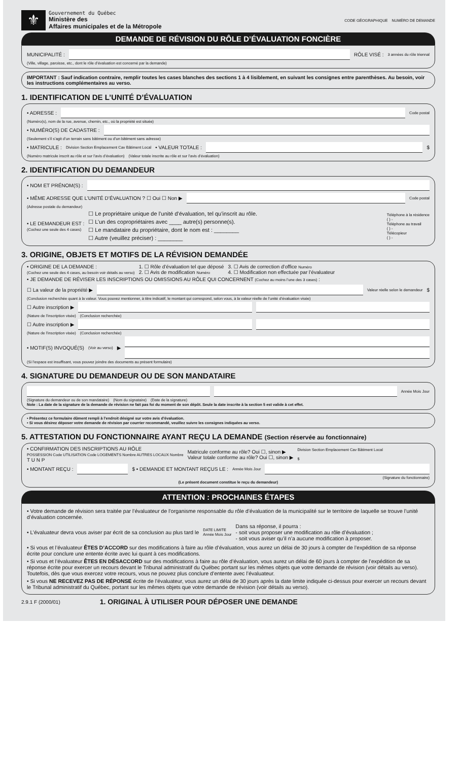⚜
Gouvernement du Québec
Ministère des
Affaires municipales et de la Métropole
CODE GÉOGRAPHIQUE NUMÉRO DE DEMANDE
DEMANDE DE RÉVISION DU RÔLE D’ÉVALUATION FONCIÈRE
MUNICIPALITÉ :
RÔLE VISÉ : 3 années du rôle triennal
(Ville, village, paroisse, etc., dont le rôle d’évaluation est concerné par la demande)
IMPORTANT : Sauf indication contraire, remplir toutes les cases blanches des sections 1 à 4 lisiblement, en suivant les consignes entre parenthèses. Au besoin, voir les instructions complémentaires au verso.
1. IDENTIFICATION DE L’UNITÉ D’ÉVALUATION
• ADRESSE :
Code postal
(Numéro(s), nom de la rue, avenue, chemin, etc., où la propriété est située)
• NUMÉRO(S) DE CADASTRE :
(Seulement s’il s’agit d’un terrain sans bâtiment ou d’un bâtiment sans adresse)
• MATRICULE : Division Section Emplacement Cav Bâtiment Local • VALEUR TOTALE :
$
(Numéro matricule inscrit au rôle et sur l’avis d’évaluation) (Valeur totale inscrite au rôle et sur l’avis d’évaluation)
2. IDENTIFICATION DU DEMANDEUR
• NOM ET PRÉNOM(S) :
• MÊME ADRESSE QUE L’UNITÉ D’ÉVALUATION ? ☐ Oui ☐ Non ▶
Code postal
(Adresse postale du demandeur)
• LE DEMANDEUR EST :
(Cochez une seule des 4 cases)
☐ Le propriétaire unique de l’unité d’évaluation, tel qu’inscrit au rôle.
☐ L’un des copropriétaires avec ____ autre(s) personne(s).
☐ Le mandataire du propriétaire, dont le nom est : ________
☐ Autre (veuillez préciser) : ________
Téléphone à la résidence
( ) -
Téléphone au travail
( ) -
Télécopieur
( ) -
3. ORIGINE, OBJETS ET MOTIFS DE LA RÉVISION DEMANDÉE
• ORIGINE DE LA DEMANDE :
(Cochez une seule des 4 cases, au besoin voir détails au verso)
1. ☐ Rôle d’évaluation tel que déposé
2. ☐ Avis de modification Numéro
3. ☐ Avis de correction d’office Numéro
4. ☐ Modification non effectuée par l’évaluateur
• JE DEMANDE DE RÉVISER LES INSCRIPTIONS OU OMISSIONS AU RÔLE QUI CONCERNENT (Cochez au moins l’une des 3 cases) :
☐ La valeur de la propriété ▶
Valeur réelle selon le demandeur $
(Conclusion recherchée quant à la valeur. Vous pouvez mentionner, à titre indicatif, le montant qui correspond, selon vous, à la valeur réelle de l’unité d’évaluation visée)
☐ Autre inscription ▶
(Nature de l’inscription visée) (Conclusion recherchée)
☐ Autre inscription ▶
(Nature de l’inscription visée) (Conclusion recherchée)
• MOTIF(S) INVOQUÉ(S) (Voir au verso) ▶
(Si l’espace est insuffisant, vous pouvez joindre des documents au présent formulaire)
4. SIGNATURE DU DEMANDEUR OU DE SON MANDATAIRE
Année Mois Jour
(Signature du demandeur ou de son mandataire) (Nom du signataire) (Date de la signature)
Note : La date de la signature de la demande de révision ne fait pas foi du moment de son dépôt. Seule la date inscrite à la section 5 est valide à cet effet.
• Présentez ce formulaire dûment rempli à l’endroit désigné sur votre avis d’évaluation.
• Si vous désirez déposer votre demande de révision par courrier recommandé, veuillez suivre les consignes indiquées au verso.
5. ATTESTATION DU FONCTIONNAIRE AYANT REÇU LA DEMANDE (Section réservée au fonctionnaire)
• CONFIRMATION DES INSCRIPTIONS AU RÔLE
POSSESSION Code UTILISATION Code LOGEMENTS Nombre AUTRES LOCAUX Nombre
T U N P
Matricule conforme au rôle? Oui ☐, sinon ▶
Valeur totale conforme au rôle? Oui ☐, sinon ▶
Division Section Emplacement Cav Bâtiment Local
$
• MONTANT REÇU :
$ • DEMANDE ET MONTANT REÇUS LE : Année Mois Jour
(Signature du fonctionnaire)
(Le présent document constitue le reçu du demandeur)
ATTENTION : PROCHAINES ÉTAPES
• Votre demande de révision sera traitée par l’évaluateur de l’organisme responsable du rôle d’évaluation de la municipalité sur le territoire de laquelle se trouve l’unité d’évaluation concernée.
• L’évaluateur devra vous aviser par écrit de sa conclusion au plus tard le
DATE LIMITE
Année Mois Jour
Dans sa réponse, il pourra :
- soit vous proposer une modification au rôle d’évaluation ;
- soit vous aviser qu’il n’a aucune modification à proposer.
• Si vous et l’évaluateur ÊTES D’ACCORD sur des modifications à faire au rôle d’évaluation, vous aurez un délai de 30 jours à compter de l’expédition de sa réponse écrite pour conclure une entente écrite avec lui quant à ces modifications.
• Si vous et l’évaluateur ÊTES EN DÉSACCORD sur des modifications à faire au rôle d’évaluation, vous aurez un délai de 60 jours à compter de l’expédition de sa réponse écrite pour exercer un recours devant le Tribunal administratif du Québec portant sur les mêmes objets que votre demande de révision (voir détails au verso). Toutefois, dès que vous exercez votre recours, vous ne pouvez plus conclure d’entente avec l’évaluateur.
• Si vous NE RECEVEZ PAS DE RÉPONSE écrite de l’évaluateur, vous aurez un délai de 30 jours après la date limite indiquée ci-dessus pour exercer un recours devant le Tribunal administratif du Québec, portant sur les mêmes objets que votre demande de révision (voir détails au verso).
2.9.1 F (2000/01) 1. ORIGINAL À UTILISER POUR DÉPOSER UNE DEMANDE